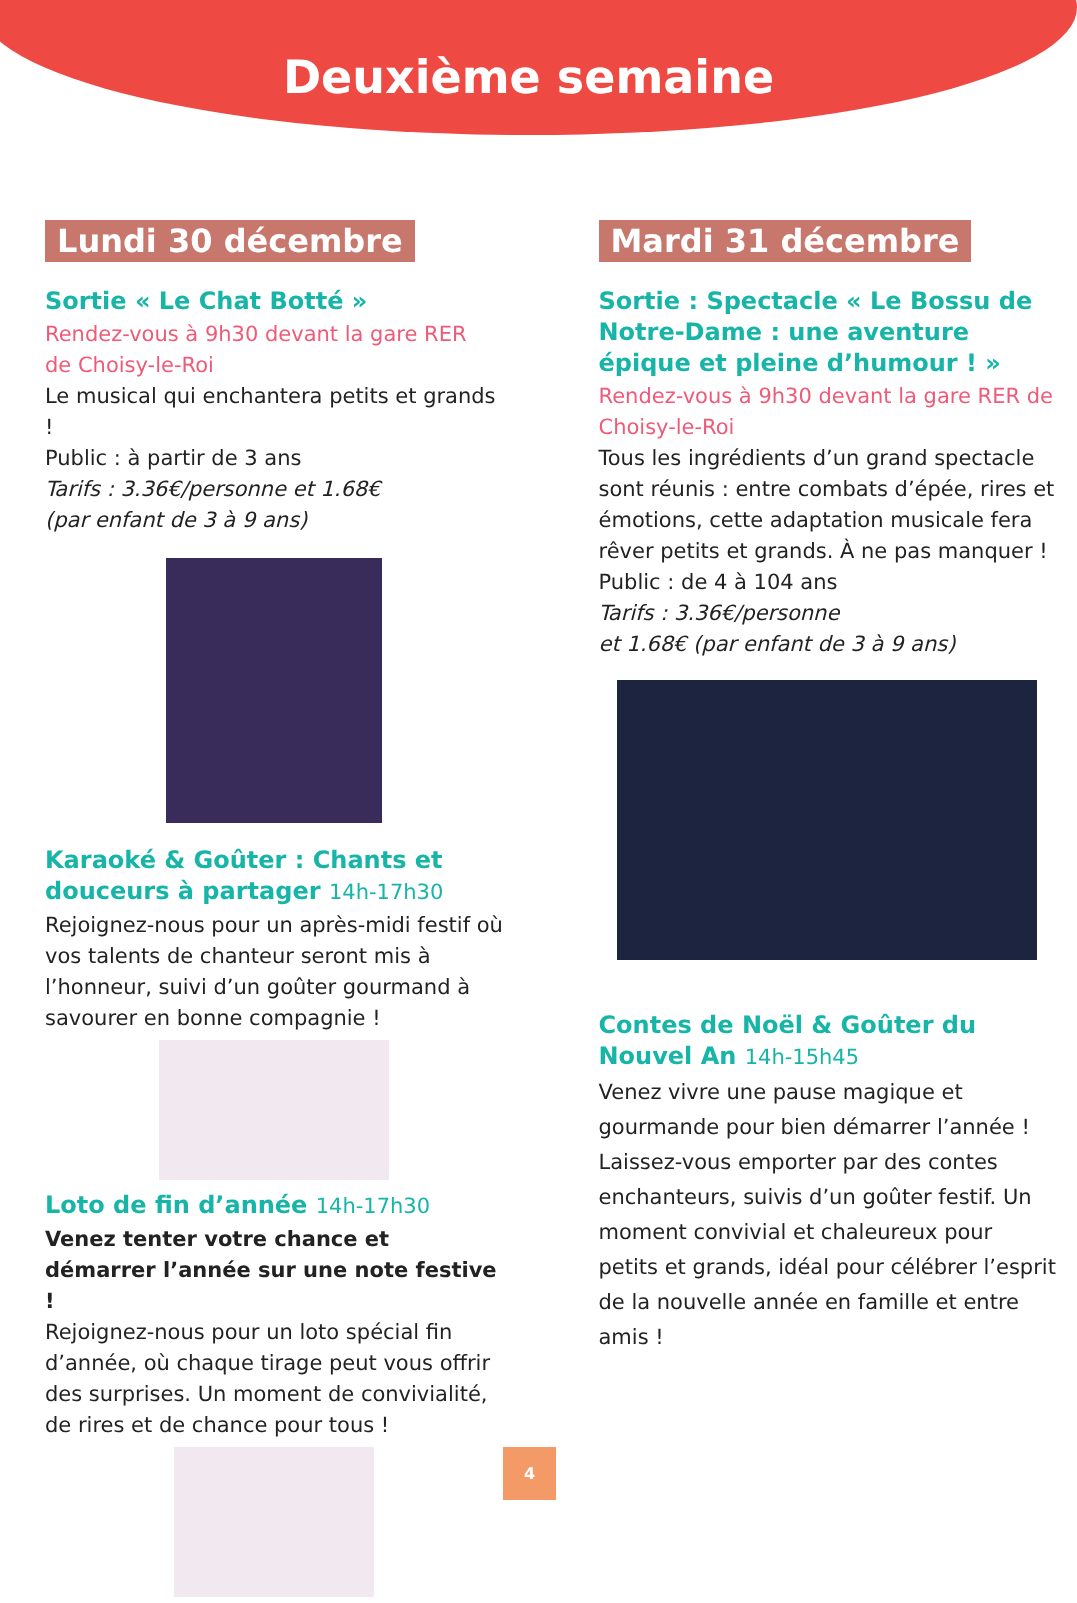Deuxième semaine
Lundi 30 décembre
Sortie « Le Chat Botté »
Rendez-vous à 9h30 devant la gare RER
de Choisy-le-Roi
Le musical qui enchantera petits et grands !
Public : à partir de 3 ans
Tarifs : 3.36€/personne et 1.68€
(par enfant de 3 à 9 ans)
Karaoké & Goûter : Chants et douceurs à partager 14h-17h30
Rejoignez-nous pour un après-midi festif où vos talents de chanteur seront mis à l’honneur, suivi d’un goûter gourmand à savourer en bonne compagnie !
Loto de fin d’année 14h-17h30
Venez tenter votre chance et démarrer l’année sur une note festive !
Rejoignez-nous pour un loto spécial fin d’année, où chaque tirage peut vous offrir des surprises. Un moment de convivialité, de rires et de chance pour tous !
Mardi 31 décembre
Sortie : Spectacle « Le Bossu de Notre-Dame : une aventure épique et pleine d’humour ! »
Rendez-vous à 9h30 devant la gare RER de Choisy-le-Roi
Tous les ingrédients d’un grand spectacle sont réunis : entre combats d’épée, rires et émotions, cette adaptation musicale fera rêver petits et grands. À ne pas manquer !
Public : de 4 à 104 ans
Tarifs : 3.36€/personne
et 1.68€ (par enfant de 3 à 9 ans)
Contes de Noël & Goûter du Nouvel An 14h-15h45
Venez vivre une pause magique et gourmande pour bien démarrer l’année ! Laissez-vous emporter par des contes enchanteurs, suivis d’un goûter festif. Un moment convivial et chaleureux pour petits et grands, idéal pour célébrer l’esprit de la nouvelle année en famille et entre amis !
4